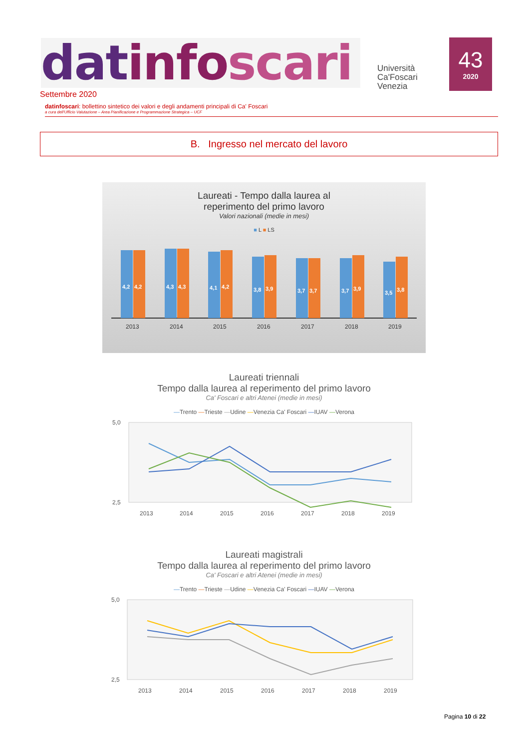datinfo scari
Università
Ca'Foscari
Venezia
43
2020
Settembre 2020
datinfoscari: bollettino sintetico dei valori e degli andamenti principali di Ca' Foscari
a cura dell'Ufficio Valutazione – Area Pianificazione e Programmazione Strategica – UCF
B. Ingresso nel mercato del lavoro
Laureati - Tempo dalla laurea al
reperimento del primo lavoro
Valori nazionali (medie in mesi)
■ L ■ LS
4,2
4,2
4,3
4,3
4,1
4,2
3,8
3,9
3,7
3,7
3,7
3,9
3,5
3,8
2013
2014
2015
2016
2017
2018
2019
Laureati triennali
Tempo dalla laurea al reperimento del primo lavoro
Ca' Foscari e altri Atenei (medie in mesi)
—Trento —Trieste —Udine —Venezia Ca' Foscari —IUAV —Verona
5,0
2,5
2013
2014
2015
2016
2017
2018
2019
Laureati magistrali
Tempo dalla laurea al reperimento del primo lavoro
Ca' Foscari e altri Atenei (medie in mesi)
—Trento —Trieste —Udine —Venezia Ca' Foscari —IUAV —Verona
5,0
2,5
2013
2014
2015
2016
2017
2018
2019
Pagina 10 di 22